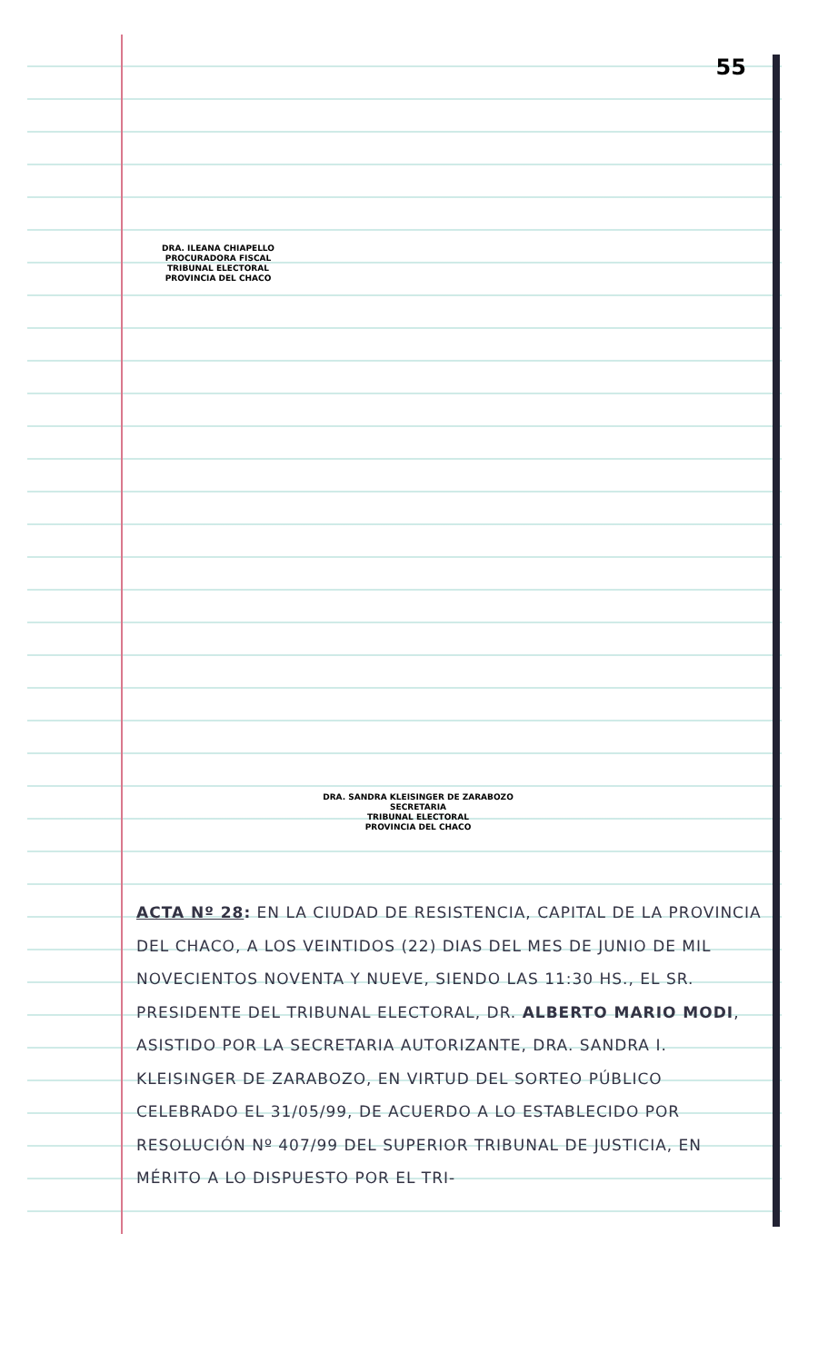55
DRA. ILEANA CHIAPELLO
PROCURADORA FISCAL
TRIBUNAL ELECTORAL
PROVINCIA DEL CHACO
DRA. SANDRA KLEISINGER DE ZARABOZO
SECRETARIA
TRIBUNAL ELECTORAL
PROVINCIA DEL CHACO
ACTA Nº 28: EN LA CIUDAD DE RESISTENCIA, CAPITAL DE LA PROVINCIA DEL CHACO, A LOS VEINTIDOS (22) DIAS DEL MES DE JUNIO DE MIL NOVECIENTOS NOVENTA Y NUEVE, SIENDO LAS 11:30 HS., EL SR. PRESIDENTE DEL TRIBUNAL ELECTORAL, DR. ALBERTO MARIO MODI, ASISTIDO POR LA SECRETARIA AUTORIZANTE, DRA. SANDRA I. KLEISINGER DE ZARABOZO, EN VIRTUD DEL SORTEO PÚBLICO CELEBRADO EL 31/05/99, DE ACUERDO A LO ESTABLECIDO POR RESOLUCIÓN Nº 407/99 DEL SUPERIOR TRIBUNAL DE JUSTICIA, EN MÉRITO A LO DISPUESTO POR EL TRI-